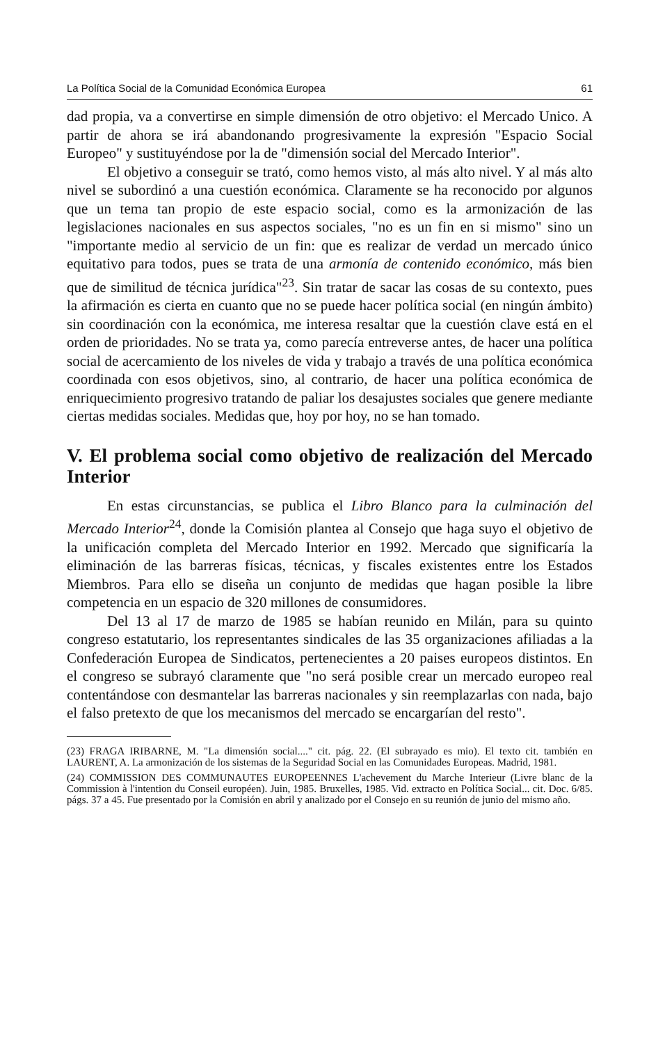La Política Social de la Comunidad Económica Europea 61
dad propia, va a convertirse en simple dimensión de otro objetivo: el Mercado Unico. A partir de ahora se irá abandonando progresivamente la expresión "Espacio Social Europeo" y sustituyéndose por la de "dimensión social del Mercado Interior".
El objetivo a conseguir se trató, como hemos visto, al más alto nivel. Y al más alto nivel se subordinó a una cuestión económica. Claramente se ha reconocido por algunos que un tema tan propio de este espacio social, como es la armonización de las legislaciones nacionales en sus aspectos sociales, "no es un fin en si mismo" sino un "importante medio al servicio de un fin: que es realizar de verdad un mercado único equitativo para todos, pues se trata de una armonía de contenido económico, más bien que de similitud de técnica jurídica"<sup>23</sup>. Sin tratar de sacar las cosas de su contexto, pues la afirmación es cierta en cuanto que no se puede hacer política social (en ningún ámbito) sin coordinación con la económica, me interesa resaltar que la cuestión clave está en el orden de prioridades. No se trata ya, como parecía entreverse antes, de hacer una política social de acercamiento de los niveles de vida y trabajo a través de una política económica coordinada con esos objetivos, sino, al contrario, de hacer una política económica de enriquecimiento progresivo tratando de paliar los desajustes sociales que genere mediante ciertas medidas sociales. Medidas que, hoy por hoy, no se han tomado.
V. El problema social como objetivo de realización del Mercado Interior
En estas circunstancias, se publica el Libro Blanco para la culminación del Mercado Interior<sup>24</sup>, donde la Comisión plantea al Consejo que haga suyo el objetivo de la unificación completa del Mercado Interior en 1992. Mercado que significaría la eliminación de las barreras físicas, técnicas, y fiscales existentes entre los Estados Miembros. Para ello se diseña un conjunto de medidas que hagan posible la libre competencia en un espacio de 320 millones de consumidores.
Del 13 al 17 de marzo de 1985 se habían reunido en Milán, para su quinto congreso estatutario, los representantes sindicales de las 35 organizaciones afiliadas a la Confederación Europea de Sindicatos, pertenecientes a 20 paises europeos distintos. En el congreso se subrayó claramente que "no será posible crear un mercado europeo real contentándose con desmantelar las barreras nacionales y sin reemplazarlas con nada, bajo el falso pretexto de que los mecanismos del mercado se encargarían del resto".
(23) FRAGA IRIBARNE, M. "La dimensión social...." cit. pág. 22. (El subrayado es mio). El texto cit. también en LAURENT, A. La armonización de los sistemas de la Seguridad Social en las Comunidades Europeas. Madrid, 1981.
(24) COMMISSION DES COMMUNAUTES EUROPEENNES L'achevement du Marche Interieur (Livre blanc de la Commission à l'intention du Conseil européen). Juin, 1985. Bruxelles, 1985. Vid. extracto en Política Social... cit. Doc. 6/85. págs. 37 a 45. Fue presentado por la Comisión en abril y analizado por el Consejo en su reunión de junio del mismo año.